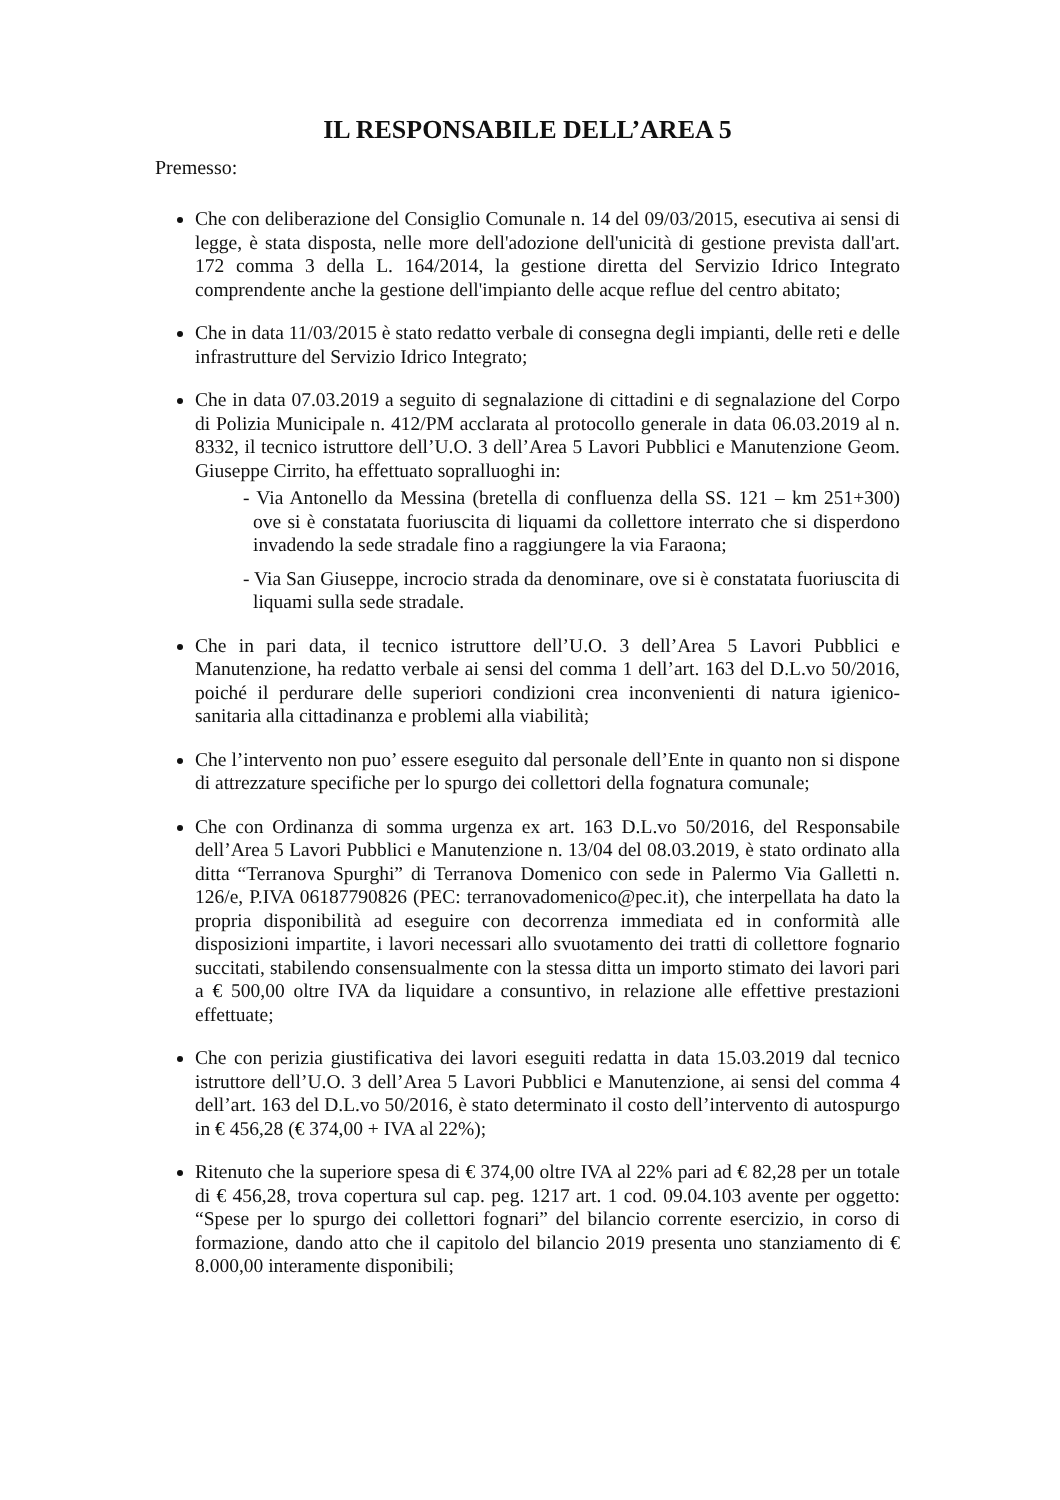IL RESPONSABILE DELL’AREA 5
Premesso:
Che con deliberazione del Consiglio Comunale n. 14 del 09/03/2015, esecutiva ai sensi di legge, è stata disposta, nelle more dell'adozione dell'unicità di gestione prevista dall'art. 172 comma 3 della L. 164/2014, la gestione diretta del Servizio Idrico Integrato comprendente anche la gestione dell'impianto delle acque reflue del centro abitato;
Che in data 11/03/2015 è stato redatto verbale di consegna degli impianti, delle reti e delle infrastrutture del Servizio Idrico Integrato;
Che in data 07.03.2019 a seguito di segnalazione di cittadini e di segnalazione del Corpo di Polizia Municipale n. 412/PM acclarata al protocollo generale in data 06.03.2019 al n. 8332, il tecnico istruttore dell’U.O. 3 dell’Area 5 Lavori Pubblici e Manutenzione Geom. Giuseppe Cirrito, ha effettuato sopralluoghi in:
- Via Antonello da Messina (bretella di confluenza della SS. 121 – km 251+300) ove si è constatata fuoriuscita di liquami da collettore interrato che si disperdono invadendo la sede stradale fino a raggiungere la via Faraona;
- Via San Giuseppe, incrocio strada da denominare, ove si è constatata fuoriuscita di liquami sulla sede stradale.
Che in pari data, il tecnico istruttore dell’U.O. 3 dell’Area 5 Lavori Pubblici e Manutenzione, ha redatto verbale ai sensi del comma 1 dell’art. 163 del D.L.vo 50/2016, poiché il perdurare delle superiori condizioni crea inconvenienti di natura igienico-sanitaria alla cittadinanza e problemi alla viabilità;
Che l’intervento non puo’ essere eseguito dal personale dell’Ente in quanto non si dispone di attrezzature specifiche per lo spurgo dei collettori della fognatura comunale;
Che con Ordinanza di somma urgenza ex art. 163 D.L.vo 50/2016, del Responsabile dell’Area 5 Lavori Pubblici e Manutenzione n. 13/04 del 08.03.2019, è stato ordinato alla ditta “Terranova Spurghi” di Terranova Domenico con sede in Palermo Via Galletti n. 126/e, P.IVA 06187790826 (PEC: terranovadomenico@pec.it), che interpellata ha dato la propria disponibilità ad eseguire con decorrenza immediata ed in conformità alle disposizioni impartite, i lavori necessari allo svuotamento dei tratti di collettore fognario succitati, stabilendo consensualmente con la stessa ditta un importo stimato dei lavori pari a € 500,00 oltre IVA da liquidare a consuntivo, in relazione alle effettive prestazioni effettuate;
Che con perizia giustificativa dei lavori eseguiti redatta in data 15.03.2019 dal tecnico istruttore dell’U.O. 3 dell’Area 5 Lavori Pubblici e Manutenzione, ai sensi del comma 4 dell’art. 163 del D.L.vo 50/2016, è stato determinato il costo dell’intervento di autospurgo in € 456,28 (€ 374,00 + IVA al 22%);
Ritenuto che la superiore spesa di € 374,00 oltre IVA al 22% pari ad € 82,28 per un totale di € 456,28, trova copertura sul cap. peg. 1217 art. 1 cod. 09.04.103 avente per oggetto: “Spese per lo spurgo dei collettori fognari” del bilancio corrente esercizio, in corso di formazione, dando atto che il capitolo del bilancio 2019 presenta uno stanziamento di € 8.000,00 interamente disponibili;